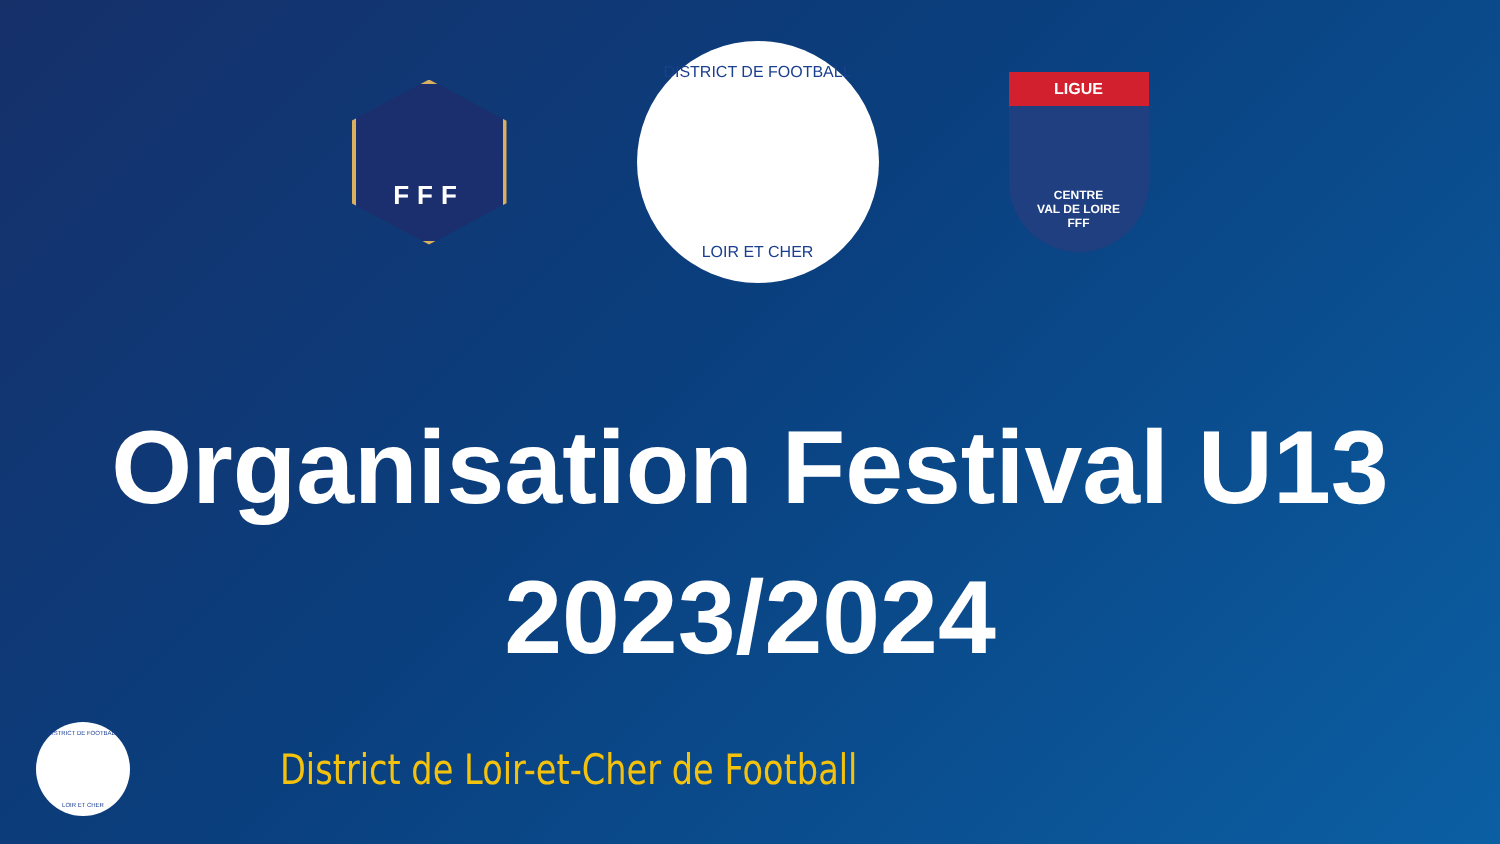FFF
DISTRICT DE FOOTBALL
LOIR ET CHER
LIGUE
CENTRE
VAL DE LOIRE
FFF
Organisation Festival U13
2023/2024
DISTRICT DE FOOTBALL
LOIR ET CHER
District de Loir-et-Cher de Football